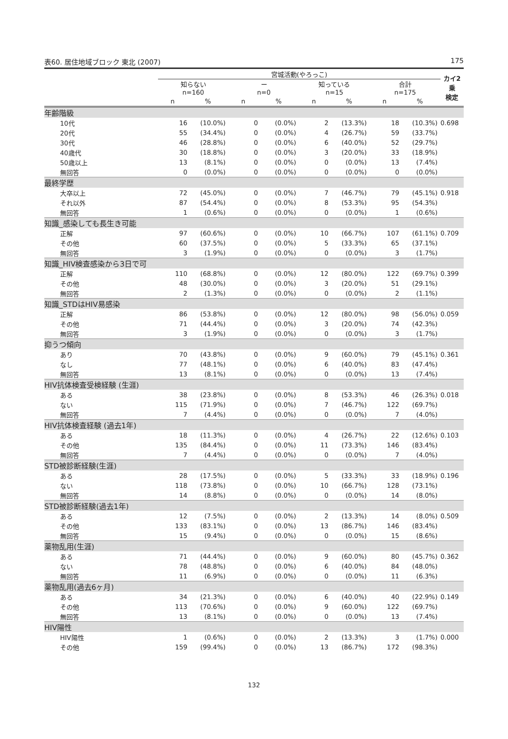表60. 居住地域ブロック 東北 (2007) 175
| | 宮城活動(やろっこ) | | | | | | | | カイ2乗 検定 |
| --- | --- | --- | --- | --- | --- | --- | --- | --- | --- |
| | 知らない n=160 | | ー n=0 | | 知っている n=15 | | 合計 n=175 | | |
| | n | % | n | % | n | % | n | % | |
| 年齢階級 | | | | | | | | | |
| 10代 | 16 | (10.0%) | 0 | (0.0%) | 2 | (13.3%) | 18 | (10.3%) | 0.698 |
| 20代 | 55 | (34.4%) | 0 | (0.0%) | 4 | (26.7%) | 59 | (33.7%) | |
| 30代 | 46 | (28.8%) | 0 | (0.0%) | 6 | (40.0%) | 52 | (29.7%) | |
| 40歳代 | 30 | (18.8%) | 0 | (0.0%) | 3 | (20.0%) | 33 | (18.9%) | |
| 50歳以上 | 13 | (8.1%) | 0 | (0.0%) | 0 | (0.0%) | 13 | (7.4%) | |
| 無回答 | 0 | (0.0%) | 0 | (0.0%) | 0 | (0.0%) | 0 | (0.0%) | |
| 最終学歴 | | | | | | | | | |
| 大卒以上 | 72 | (45.0%) | 0 | (0.0%) | 7 | (46.7%) | 79 | (45.1%) | 0.918 |
| それ以外 | 87 | (54.4%) | 0 | (0.0%) | 8 | (53.3%) | 95 | (54.3%) | |
| 無回答 | 1 | (0.6%) | 0 | (0.0%) | 0 | (0.0%) | 1 | (0.6%) | |
| 知識_感染しても長生き可能 | | | | | | | | | |
| 正解 | 97 | (60.6%) | 0 | (0.0%) | 10 | (66.7%) | 107 | (61.1%) | 0.709 |
| その他 | 60 | (37.5%) | 0 | (0.0%) | 5 | (33.3%) | 65 | (37.1%) | |
| 無回答 | 3 | (1.9%) | 0 | (0.0%) | 0 | (0.0%) | 3 | (1.7%) | |
| 知識_HIV検査感染から3日で可 | | | | | | | | | |
| 正解 | 110 | (68.8%) | 0 | (0.0%) | 12 | (80.0%) | 122 | (69.7%) | 0.399 |
| その他 | 48 | (30.0%) | 0 | (0.0%) | 3 | (20.0%) | 51 | (29.1%) | |
| 無回答 | 2 | (1.3%) | 0 | (0.0%) | 0 | (0.0%) | 2 | (1.1%) | |
| 知識_STDはHIV易感染 | | | | | | | | | |
| 正解 | 86 | (53.8%) | 0 | (0.0%) | 12 | (80.0%) | 98 | (56.0%) | 0.059 |
| その他 | 71 | (44.4%) | 0 | (0.0%) | 3 | (20.0%) | 74 | (42.3%) | |
| 無回答 | 3 | (1.9%) | 0 | (0.0%) | 0 | (0.0%) | 3 | (1.7%) | |
| 抑うつ傾向 | | | | | | | | | |
| あり | 70 | (43.8%) | 0 | (0.0%) | 9 | (60.0%) | 79 | (45.1%) | 0.361 |
| なし | 77 | (48.1%) | 0 | (0.0%) | 6 | (40.0%) | 83 | (47.4%) | |
| 無回答 | 13 | (8.1%) | 0 | (0.0%) | 0 | (0.0%) | 13 | (7.4%) | |
| HIV抗体検査受検経験 (生涯) | | | | | | | | | |
| ある | 38 | (23.8%) | 0 | (0.0%) | 8 | (53.3%) | 46 | (26.3%) | 0.018 |
| ない | 115 | (71.9%) | 0 | (0.0%) | 7 | (46.7%) | 122 | (69.7%) | |
| 無回答 | 7 | (4.4%) | 0 | (0.0%) | 0 | (0.0%) | 7 | (4.0%) | |
| HIV抗体検査経験 (過去1年) | | | | | | | | | |
| ある | 18 | (11.3%) | 0 | (0.0%) | 4 | (26.7%) | 22 | (12.6%) | 0.103 |
| その他 | 135 | (84.4%) | 0 | (0.0%) | 11 | (73.3%) | 146 | (83.4%) | |
| 無回答 | 7 | (4.4%) | 0 | (0.0%) | 0 | (0.0%) | 7 | (4.0%) | |
| STD被診断経験(生涯) | | | | | | | | | |
| ある | 28 | (17.5%) | 0 | (0.0%) | 5 | (33.3%) | 33 | (18.9%) | 0.196 |
| ない | 118 | (73.8%) | 0 | (0.0%) | 10 | (66.7%) | 128 | (73.1%) | |
| 無回答 | 14 | (8.8%) | 0 | (0.0%) | 0 | (0.0%) | 14 | (8.0%) | |
| STD被診断経験(過去1年) | | | | | | | | | |
| ある | 12 | (7.5%) | 0 | (0.0%) | 2 | (13.3%) | 14 | (8.0%) | 0.509 |
| その他 | 133 | (83.1%) | 0 | (0.0%) | 13 | (86.7%) | 146 | (83.4%) | |
| 無回答 | 15 | (9.4%) | 0 | (0.0%) | 0 | (0.0%) | 15 | (8.6%) | |
| 薬物乱用(生涯) | | | | | | | | | |
| ある | 71 | (44.4%) | 0 | (0.0%) | 9 | (60.0%) | 80 | (45.7%) | 0.362 |
| ない | 78 | (48.8%) | 0 | (0.0%) | 6 | (40.0%) | 84 | (48.0%) | |
| 無回答 | 11 | (6.9%) | 0 | (0.0%) | 0 | (0.0%) | 11 | (6.3%) | |
| 薬物乱用(過去6ヶ月) | | | | | | | | | |
| ある | 34 | (21.3%) | 0 | (0.0%) | 6 | (40.0%) | 40 | (22.9%) | 0.149 |
| その他 | 113 | (70.6%) | 0 | (0.0%) | 9 | (60.0%) | 122 | (69.7%) | |
| 無回答 | 13 | (8.1%) | 0 | (0.0%) | 0 | (0.0%) | 13 | (7.4%) | |
| HIV陽性 | | | | | | | | | |
| HIV陽性 | 1 | (0.6%) | 0 | (0.0%) | 2 | (13.3%) | 3 | (1.7%) | 0.000 |
| その他 | 159 | (99.4%) | 0 | (0.0%) | 13 | (86.7%) | 172 | (98.3%) | |
132